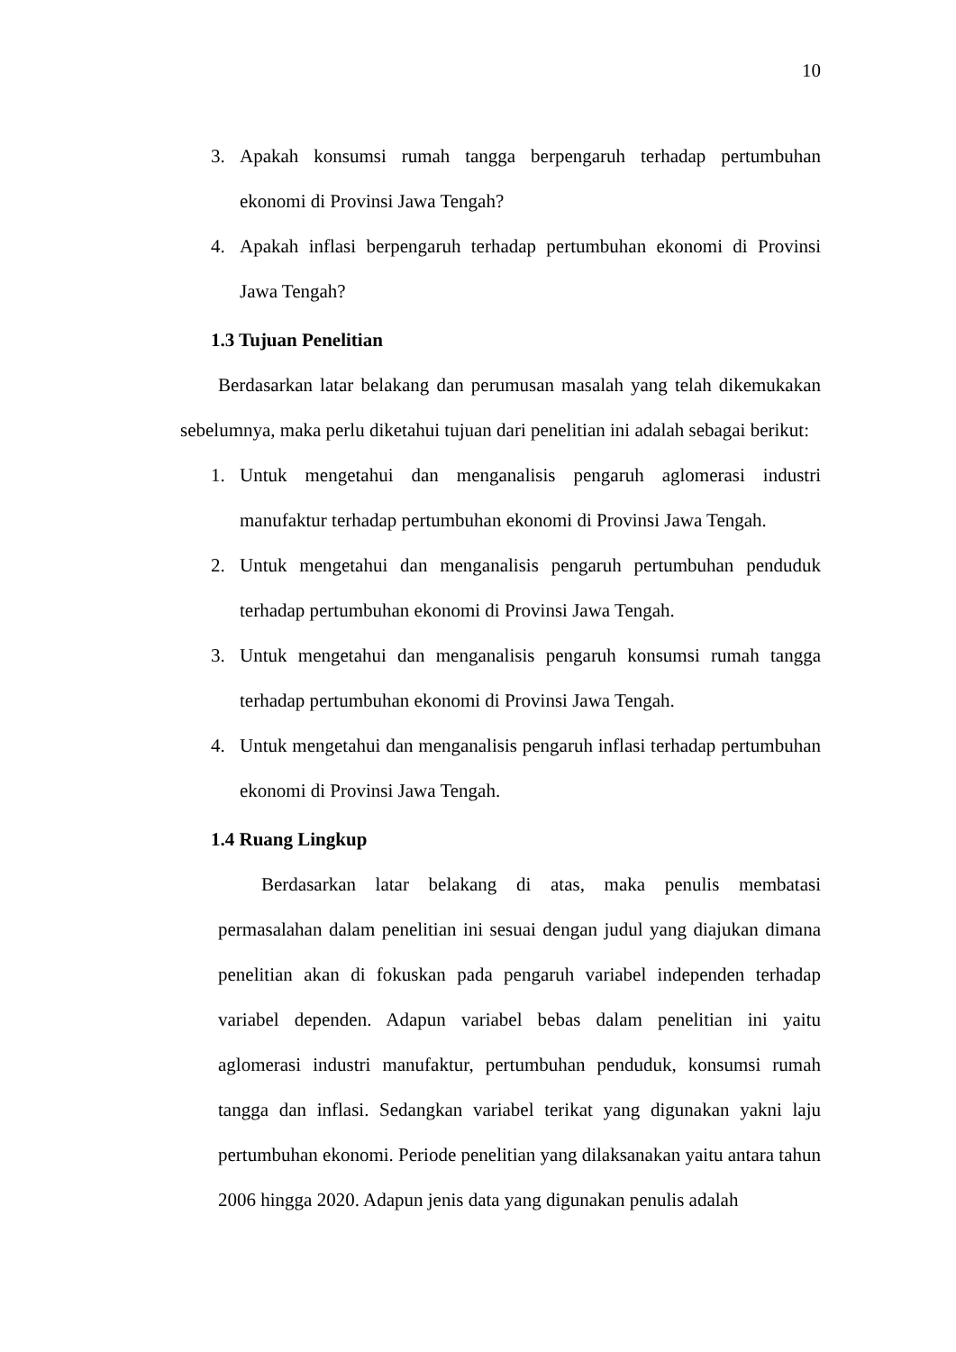10
3. Apakah konsumsi rumah tangga berpengaruh terhadap pertumbuhan ekonomi di Provinsi Jawa Tengah?
4. Apakah inflasi berpengaruh terhadap pertumbuhan ekonomi di Provinsi Jawa Tengah?
1.3 Tujuan Penelitian
Berdasarkan latar belakang dan perumusan masalah yang telah dikemukakan sebelumnya, maka perlu diketahui tujuan dari penelitian ini adalah sebagai berikut:
1. Untuk mengetahui dan menganalisis pengaruh aglomerasi industri manufaktur terhadap pertumbuhan ekonomi di Provinsi Jawa Tengah.
2. Untuk mengetahui dan menganalisis pengaruh pertumbuhan penduduk terhadap pertumbuhan ekonomi di Provinsi Jawa Tengah.
3. Untuk mengetahui dan menganalisis pengaruh konsumsi rumah tangga terhadap pertumbuhan ekonomi di Provinsi Jawa Tengah.
4. Untuk mengetahui dan menganalisis pengaruh inflasi terhadap pertumbuhan ekonomi di Provinsi Jawa Tengah.
1.4 Ruang Lingkup
Berdasarkan latar belakang di atas, maka penulis membatasi permasalahan dalam penelitian ini sesuai dengan judul yang diajukan dimana penelitian akan di fokuskan pada pengaruh variabel independen terhadap variabel dependen. Adapun variabel bebas dalam penelitian ini yaitu aglomerasi industri manufaktur, pertumbuhan penduduk, konsumsi rumah tangga dan inflasi. Sedangkan variabel terikat yang digunakan yakni laju pertumbuhan ekonomi. Periode penelitian yang dilaksanakan yaitu antara tahun 2006 hingga 2020. Adapun jenis data yang digunakan penulis adalah